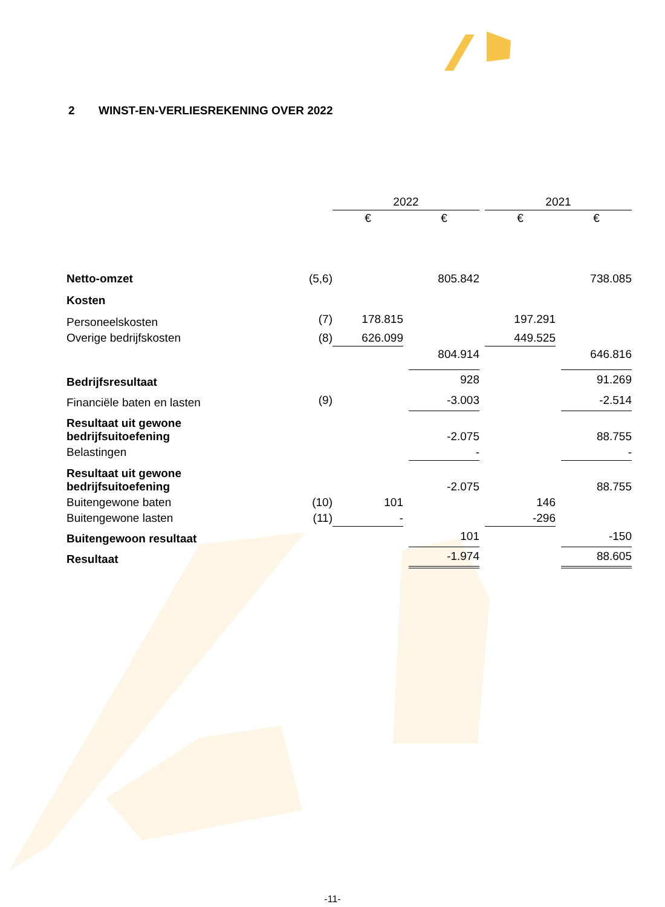2 WINST-EN-VERLIESREKENING OVER 2022
| | | 2022 | | | | 2021 | | |
| | | € | | € | | € | | € |
| Netto-omzet | (5,6) | | | 805.842 | | | | 738.085 |
| Kosten | | | | | | | | |
| Personeelskosten | (7) | 178.815 | | | | 197.291 | | |
| Overige bedrijfskosten | (8) | 626.099 | | | | 449.525 | | |
| | | | | 804.914 | | | | 646.816 |
| Bedrijfsresultaat | | | | 928 | | | | 91.269 |
| Financiële baten en lasten | (9) | | | -3.003 | | | | -2.514 |
| Resultaat uit gewone bedrijfsuitoefening | | | | -2.075 | | | | 88.755 |
| Belastingen | | | | - | | | | - |
| Resultaat uit gewone bedrijfsuitoefening | | | | -2.075 | | | | 88.755 |
| Buitengewone baten | (10) | 101 | | | | 146 | | |
| Buitengewone lasten | (11) | - | | | | -296 | | |
| Buitengewoon resultaat | | | | 101 | | | | -150 |
| Resultaat | | | | -1.974 | | | | 88.605 |
-11-